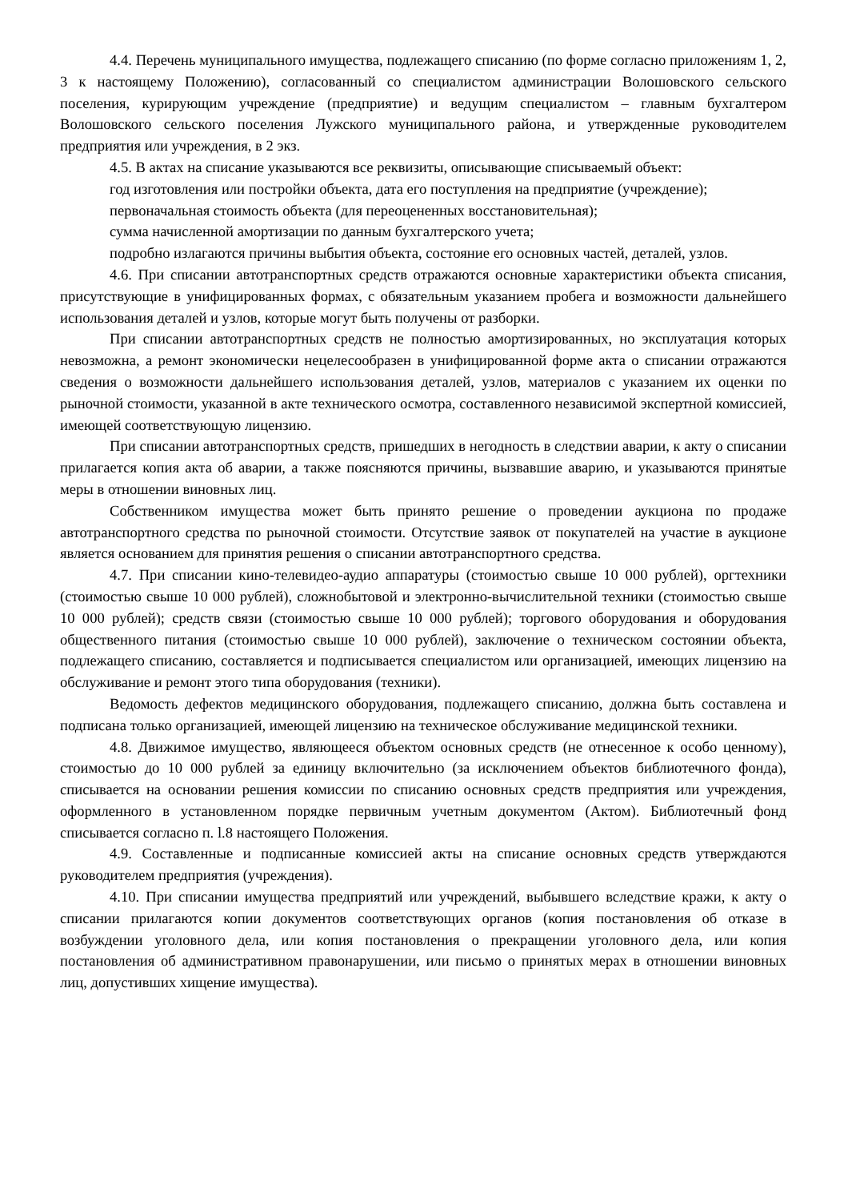4.4. Перечень муниципального имущества, подлежащего списанию (по форме согласно приложениям 1, 2, 3 к настоящему Положению), согласованный со специалистом администрации Волошовского сельского поселения, курирующим учреждение (предприятие) и ведущим специалистом – главным бухгалтером Волошовского сельского поселения Лужского муниципального района, и утвержденные руководителем предприятия или учреждения, в 2 экз.
4.5. В актах на списание указываются все реквизиты, описывающие списываемый объект:
год изготовления или постройки объекта, дата его поступления на предприятие (учреждение);
первоначальная стоимость объекта (для переоцененных восстановительная);
сумма начисленной амортизации по данным бухгалтерского учета;
подробно излагаются причины выбытия объекта, состояние его основных частей, деталей, узлов.
4.6. При списании автотранспортных средств отражаются основные характеристики объекта списания, присутствующие в унифицированных формах, с обязательным указанием пробега и возможности дальнейшего использования деталей и узлов, которые могут быть получены от разборки.
При списании автотранспортных средств не полностью амортизированных, но эксплуатация которых невозможна, а ремонт экономически нецелесообразен в унифицированной форме акта о списании отражаются сведения о возможности дальнейшего использования деталей, узлов, материалов с указанием их оценки по рыночной стоимости, указанной в акте технического осмотра, составленного независимой экспертной комиссией, имеющей соответствующую лицензию.
При списании автотранспортных средств, пришедших в негодность в следствии аварии, к акту о списании прилагается копия акта об аварии, а также поясняются причины, вызвавшие аварию, и указываются принятые меры в отношении виновных лиц.
Собственником имущества может быть принято решение о проведении аукциона по продаже автотранспортного средства по рыночной стоимости. Отсутствие заявок от покупателей на участие в аукционе является основанием для принятия решения о списании автотранспортного средства.
4.7. При списании кино-телевидео-аудио аппаратуры (стоимостью свыше 10 000 рублей), оргтехники (стоимостью свыше 10 000 рублей), сложнобытовой и электронно-вычислительной техники (стоимостью свыше 10 000 рублей); средств связи (стоимостью свыше 10 000 рублей); торгового оборудования и оборудования общественного питания (стоимостью свыше 10 000 рублей), заключение о техническом состоянии объекта, подлежащего списанию, составляется и подписывается специалистом или организацией, имеющих лицензию на обслуживание и ремонт этого типа оборудования (техники).
Ведомость дефектов медицинского оборудования, подлежащего списанию, должна быть составлена и подписана только организацией, имеющей лицензию на техническое обслуживание медицинской техники.
4.8. Движимое имущество, являющееся объектом основных средств (не отнесенное к особо ценному), стоимостью до 10 000 рублей за единицу включительно (за исключением объектов библиотечного фонда), списывается на основании решения комиссии по списанию основных средств предприятия или учреждения, оформленного в установленном порядке первичным учетным документом (Актом). Библиотечный фонд списывается согласно п. l.8 настоящего Положения.
4.9. Составленные и подписанные комиссией акты на списание основных средств утверждаются руководителем предприятия (учреждения).
4.10. При списании имущества предприятий или учреждений, выбывшего вследствие кражи, к акту о списании прилагаются копии документов соответствующих органов (копия постановления об отказе в возбуждении уголовного дела, или копия постановления о прекращении уголовного дела, или копия постановления об административном правонарушении, или письмо о принятых мерах в отношении виновных лиц, допустивших хищение имущества).